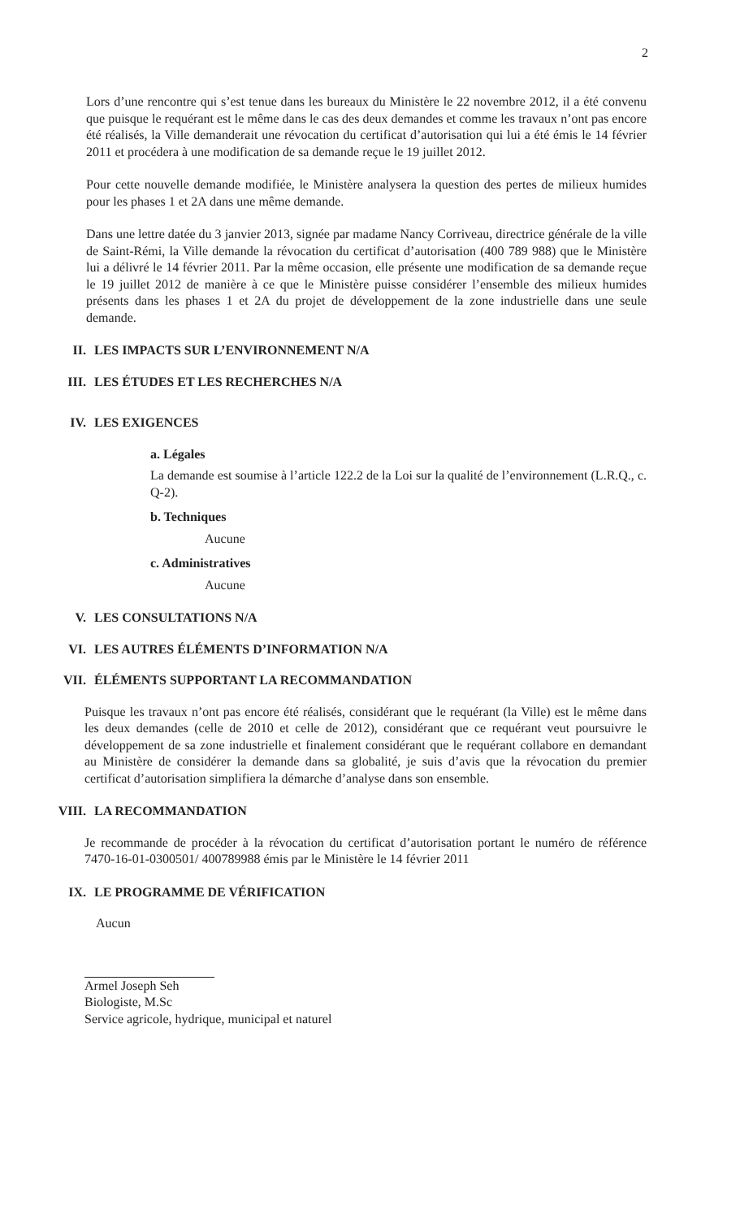2
Lors d’une rencontre qui s’est tenue dans les bureaux du Ministère le 22 novembre 2012, il a été convenu que puisque le requérant est le même dans le cas des deux demandes et comme les travaux n’ont pas encore été réalisés, la Ville demanderait une révocation du certificat d’autorisation qui lui a été émis le 14 février 2011 et procédera à une modification de sa demande reçue le 19 juillet 2012.
Pour cette nouvelle demande modifiée, le Ministère analysera la question des pertes de milieux humides pour les phases 1 et 2A dans une même demande.
Dans une lettre datée du 3 janvier 2013, signée par madame Nancy Corriveau, directrice générale de la ville de Saint-Rémi, la Ville demande la révocation du certificat d’autorisation (400 789 988) que le Ministère lui a délivré le 14 février 2011. Par la même occasion, elle présente une modification de sa demande reçue le 19 juillet 2012 de manière à ce que le Ministère puisse considérer l’ensemble des milieux humides présents dans les phases 1 et 2A du projet de développement de la zone industrielle dans une seule demande.
II. LES IMPACTS SUR L’ENVIRONNEMENT N/A
III. LES ÉTUDES ET LES RECHERCHES N/A
IV. LES EXIGENCES
a. Légales
La demande est soumise à l’article 122.2 de la Loi sur la qualité de l’environnement (L.R.Q., c. Q-2).
b. Techniques
Aucune
c. Administratives
Aucune
V. LES CONSULTATIONS N/A
VI. LES AUTRES ÉLÉMENTS D’INFORMATION N/A
VII. ÉLÉMENTS SUPPORTANT LA RECOMMANDATION
Puisque les travaux n’ont pas encore été réalisés, considérant que le requérant (la Ville) est le même dans les deux demandes (celle de 2010 et celle de 2012), considérant que ce requérant veut poursuivre le développement de sa zone industrielle et finalement considérant que le requérant collabore en demandant au Ministère de considérer la demande dans sa globalité, je suis d’avis que la révocation du premier certificat d’autorisation simplifiera la démarche d’analyse dans son ensemble.
VIII. LA RECOMMANDATION
Je recommande de procéder à la révocation du certificat d’autorisation portant le numéro de référence 7470-16-01-0300501/ 400789988 émis par le Ministère le 14 février 2011
IX. LE PROGRAMME DE VÉRIFICATION
Aucun
Armel Joseph Seh
Biologiste, M.Sc
Service agricole, hydrique, municipal et naturel